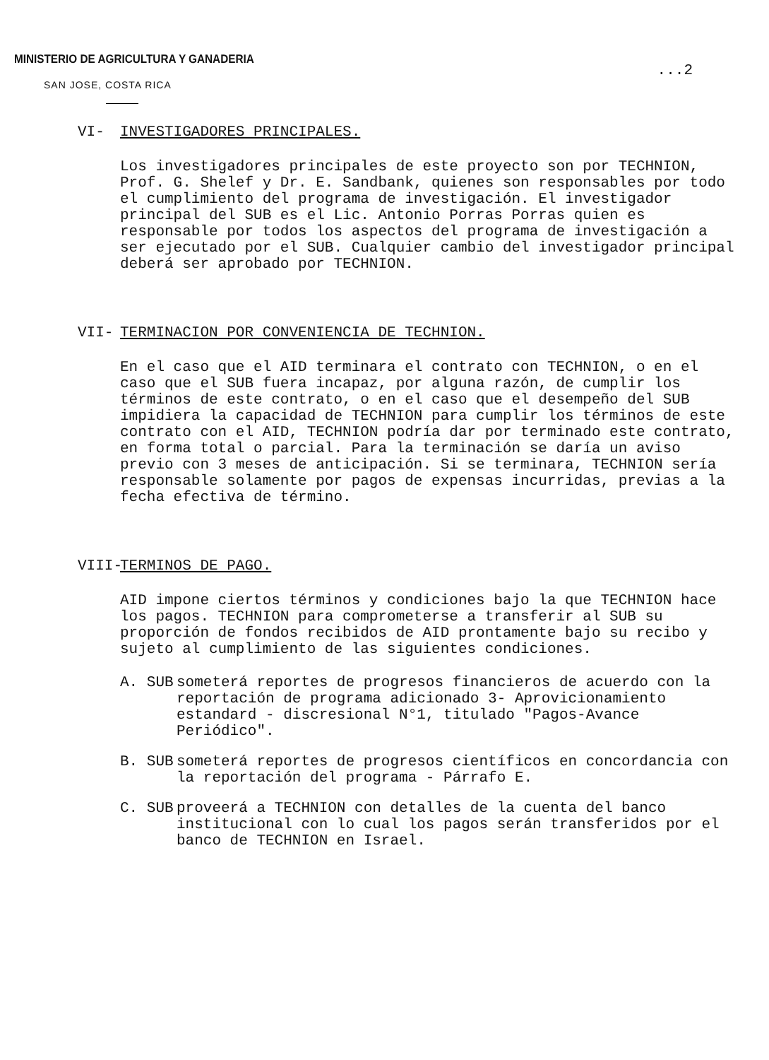MINISTERIO DE AGRICULTURA Y GANADERIA
SAN JOSE, COSTA RICA
...2
VI- INVESTIGADORES PRINCIPALES.
Los investigadores principales de este proyecto son por TECHNION, Prof. G. Shelef y Dr. E. Sandbank, quienes son responsables por todo el cumplimiento del programa de investigación. El investigador principal del SUB es el Lic. Antonio Porras Porras quien es responsable por todos los aspectos del programa de investigación a ser ejecutado por el SUB. Cualquier cambio del investigador principal deberá ser aprobado por TECHNION.
VII- TERMINACION POR CONVENIENCIA DE TECHNION.
En el caso que el AID terminara el contrato con TECHNION, o en el caso que el SUB fuera incapaz, por alguna razón, de cumplir los términos de este contrato, o en el caso que el desempeño del SUB impidiera la capacidad de TECHNION para cumplir los términos de este contrato con el AID, TECHNION podría dar por terminado este contrato, en forma total o parcial. Para la terminación se daría un aviso previo con 3 meses de anticipación. Si se terminara, TECHNION sería responsable solamente por pagos de expensas incurridas, previas a la fecha efectiva de término.
VIII- TERMINOS DE PAGO.
AID impone ciertos términos y condiciones bajo la que TECHNION hace los pagos. TECHNION para comprometerse a transferir al SUB su proporción de fondos recibidos de AID prontamente bajo su recibo y sujeto al cumplimiento de las siguientes condiciones.
A. SUB someterá reportes de progresos financieros de acuerdo con la reportación de programa adicionado 3- Aprovicionamiento estandard - discresional N°1, titulado "Pagos-Avance Periódico".
B. SUB someterá reportes de progresos científicos en concordancia con la reportación del programa - Párrafo E.
C. SUB proveerá a TECHNION con detalles de la cuenta del banco institucional con lo cual los pagos serán transferidos por el banco de TECHNION en Israel.